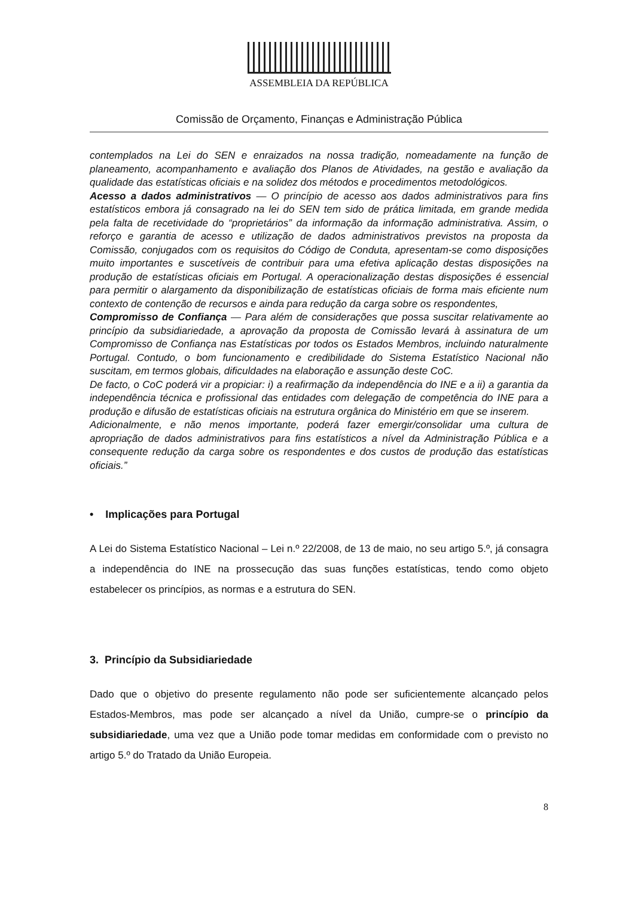ASSEMBLEIA DA REPÚBLICA
Comissão de Orçamento, Finanças e Administração Pública
contemplados na Lei do SEN e enraizados na nossa tradição, nomeadamente na função de planeamento, acompanhamento e avaliação dos Planos de Atividades, na gestão e avaliação da qualidade das estatísticas oficiais e na solidez dos métodos e procedimentos metodológicos.
Acesso a dados administrativos — O princípio de acesso aos dados administrativos para fins estatísticos embora já consagrado na lei do SEN tem sido de prática limitada, em grande medida pela falta de recetividade do “proprietários” da informação da informação administrativa. Assim, o reforço e garantia de acesso e utilização de dados administrativos previstos na proposta da Comissão, conjugados com os requisitos do Código de Conduta, apresentam-se como disposições muito importantes e suscetíveis de contribuir para uma efetiva aplicação destas disposições na produção de estatísticas oficiais em Portugal. A operacionalização destas disposições é essencial para permitir o alargamento da disponibilização de estatísticas oficiais de forma mais eficiente num contexto de contenção de recursos e ainda para redução da carga sobre os respondentes,
Compromisso de Confiança — Para além de considerações que possa suscitar relativamente ao princípio da subsidiariedade, a aprovação da proposta de Comissão levará à assinatura de um Compromisso de Confiança nas Estatísticas por todos os Estados Membros, incluindo naturalmente Portugal. Contudo, o bom funcionamento e credibilidade do Sistema Estatístico Nacional não suscitam, em termos globais, dificuldades na elaboração e assunção deste CoC.
De facto, o CoC poderá vir a propiciar: i) a reafirmação da independência do INE e a ii) a garantia da independência técnica e profissional das entidades com delegação de competência do INE para a produção e difusão de estatísticas oficiais na estrutura orgânica do Ministério em que se inserem.
Adicionalmente, e não menos importante, poderá fazer emergir/consolidar uma cultura de apropriação de dados administrativos para fins estatísticos a nível da Administração Pública e a consequente redução da carga sobre os respondentes e dos custos de produção das estatísticas oficiais.”
• Implicações para Portugal
A Lei do Sistema Estatístico Nacional – Lei n.º 22/2008, de 13 de maio, no seu artigo 5.º, já consagra a independência do INE na prossecução das suas funções estatísticas, tendo como objeto estabelecer os princípios, as normas e a estrutura do SEN.
3. Princípio da Subsidiariedade
Dado que o objetivo do presente regulamento não pode ser suficientemente alcançado pelos Estados-Membros, mas pode ser alcançado a nível da União, cumpre-se o princípio da subsidiariedade, uma vez que a União pode tomar medidas em conformidade com o previsto no artigo 5.º do Tratado da União Europeia.
8